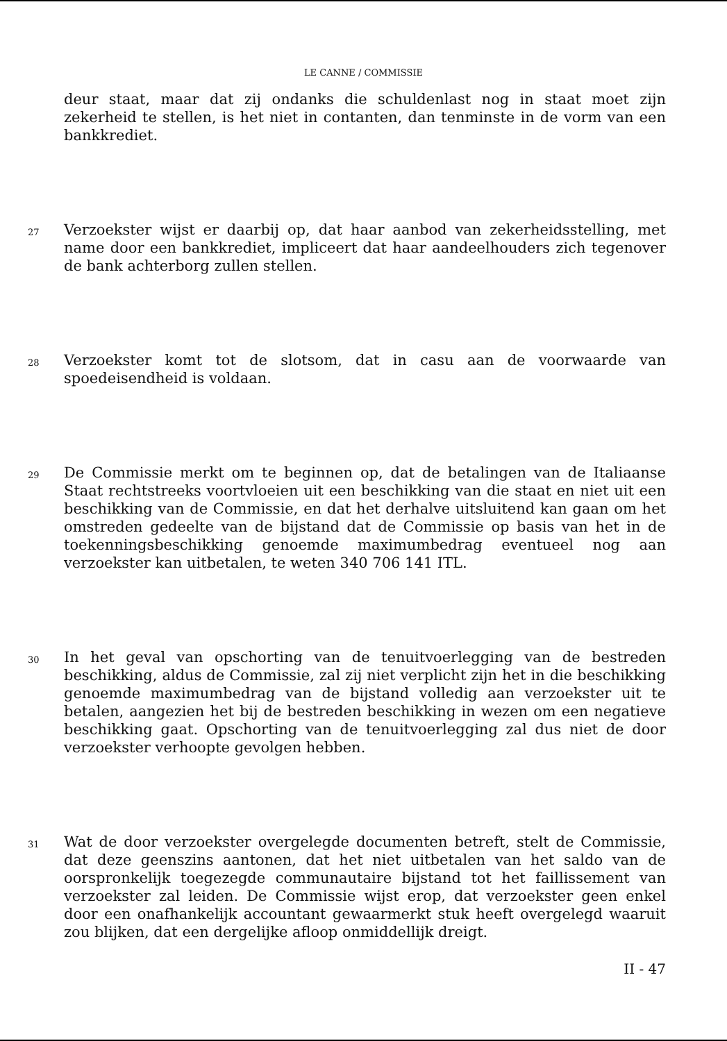LE CANNE / COMMISSIE
deur staat, maar dat zij ondanks die schuldenlast nog in staat moet zijn zekerheid te stellen, is het niet in contanten, dan tenminste in de vorm van een bankkrediet.
27
Verzoekster wijst er daarbij op, dat haar aanbod van zekerheidsstelling, met name door een bankkrediet, impliceert dat haar aandeelhouders zich tegenover de bank achterborg zullen stellen.
28
Verzoekster komt tot de slotsom, dat in casu aan de voorwaarde van spoedeisendheid is voldaan.
29
De Commissie merkt om te beginnen op, dat de betalingen van de Italiaanse Staat rechtstreeks voortvloeien uit een beschikking van die staat en niet uit een beschikking van de Commissie, en dat het derhalve uitsluitend kan gaan om het omstreden gedeelte van de bijstand dat de Commissie op basis van het in de toekenningsbeschikking genoemde maximumbedrag eventueel nog aan verzoekster kan uitbetalen, te weten 340 706 141 ITL.
30
In het geval van opschorting van de tenuitvoerlegging van de bestreden beschikking, aldus de Commissie, zal zij niet verplicht zijn het in die beschikking genoemde maximumbedrag van de bijstand volledig aan verzoekster uit te betalen, aangezien het bij de bestreden beschikking in wezen om een negatieve beschikking gaat. Opschorting van de tenuitvoerlegging zal dus niet de door verzoekster verhoopte gevolgen hebben.
31
Wat de door verzoekster overgelegde documenten betreft, stelt de Commissie, dat deze geenszins aantonen, dat het niet uitbetalen van het saldo van de oorspronkelijk toegezegde communautaire bijstand tot het faillissement van verzoekster zal leiden. De Commissie wijst erop, dat verzoekster geen enkel door een onafhankelijk accountant gewaarmerkt stuk heeft overgelegd waaruit zou blijken, dat een dergelijke afloop onmiddellijk dreigt.
II - 47